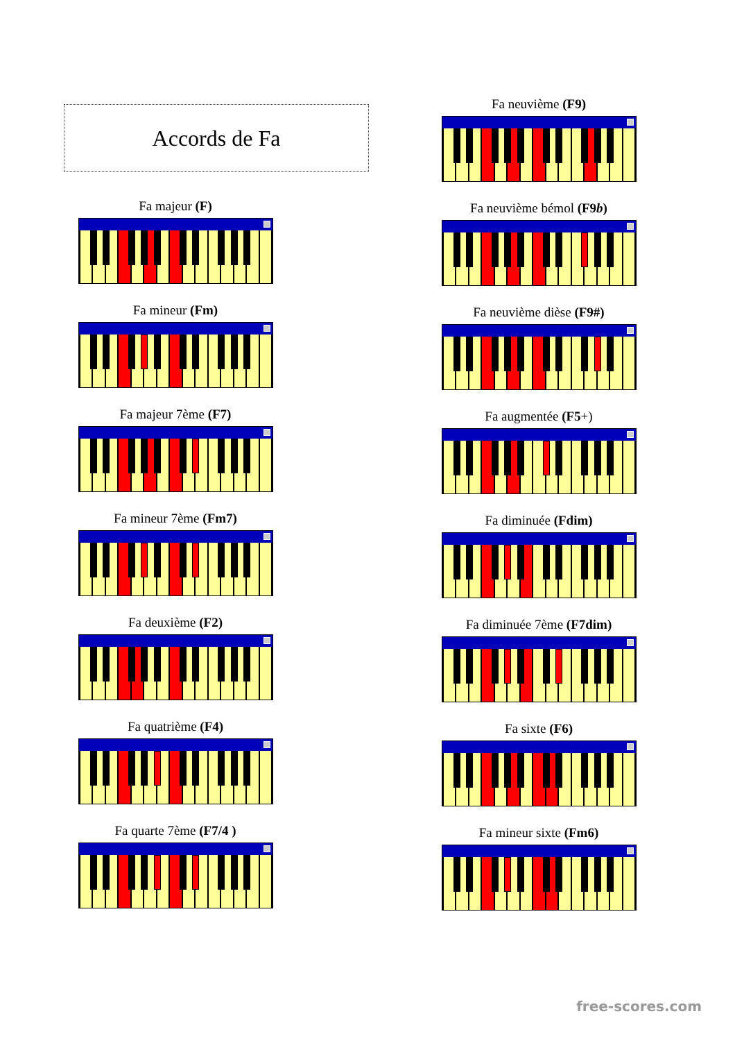Accords de Fa
Fa majeur (F)
Fa mineur (Fm)
Fa majeur 7ème (F7)
Fa mineur 7ème (Fm7)
Fa deuxième (F2)
Fa quatrième (F4)
Fa quarte 7ème (F7/4 )
Fa neuvième (F9)
Fa neuvième bémol (F9b)
Fa neuvième dièse (F9#)
Fa augmentée (F5+)
Fa diminuée (Fdim)
Fa diminuée 7ème (F7dim)
Fa sixte (F6)
Fa mineur sixte (Fm6)
free-scores.com